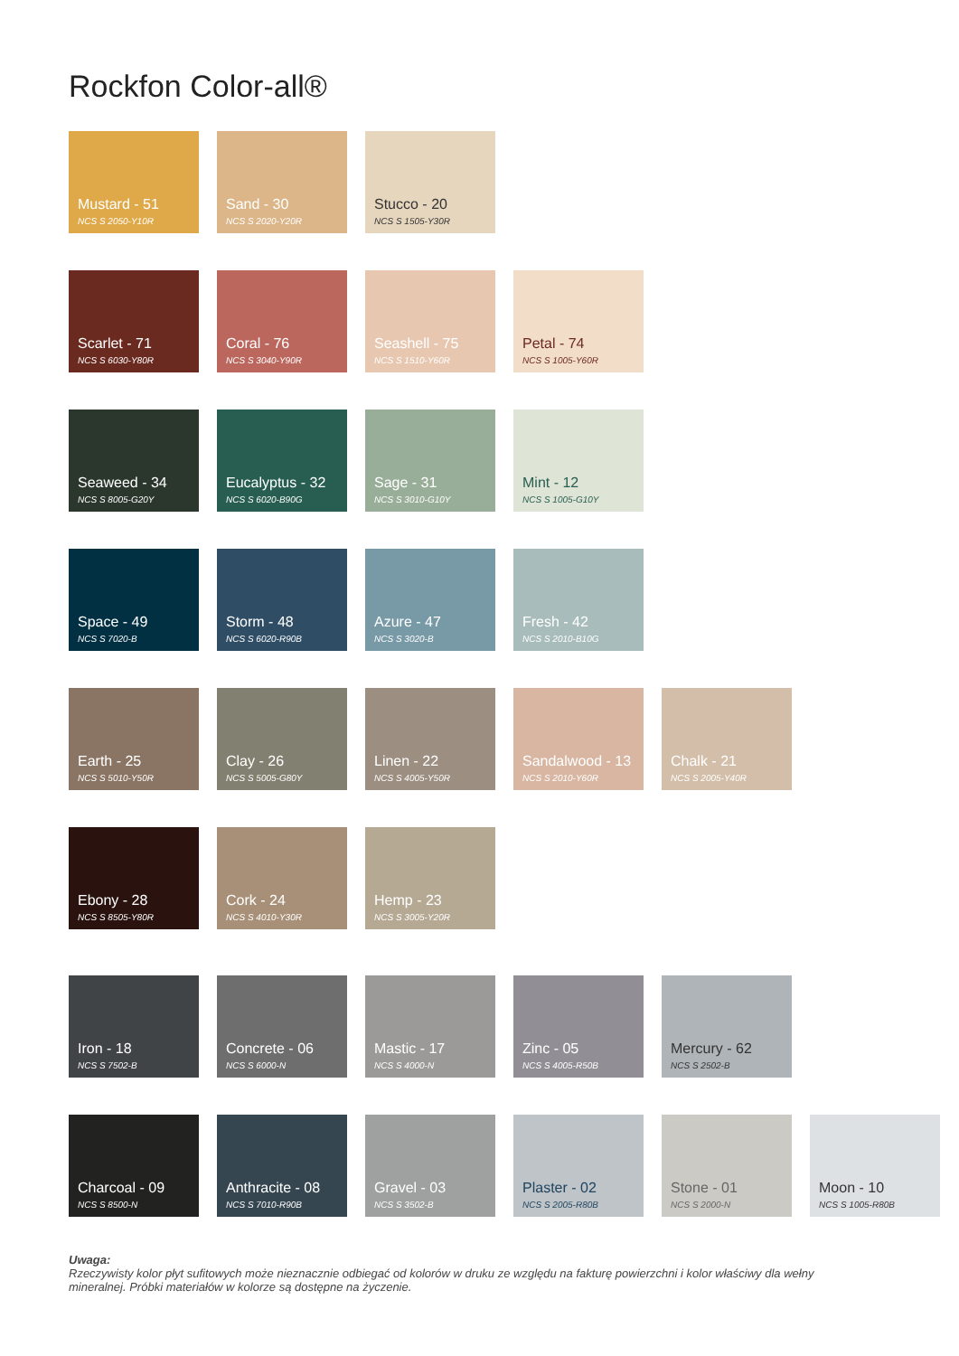Rockfon Color-all®
Mustard - 51
NCS S 2050-Y10R
Sand - 30
NCS S 2020-Y20R
Stucco - 20
NCS S 1505-Y30R
Scarlet - 71
NCS S 6030-Y80R
Coral - 76
NCS S 3040-Y90R
Seashell - 75
NCS S 1510-Y60R
Petal - 74
NCS S 1005-Y60R
Seaweed - 34
NCS S 8005-G20Y
Eucalyptus - 32
NCS S 6020-B90G
Sage - 31
NCS S 3010-G10Y
Mint - 12
NCS S 1005-G10Y
Space - 49
NCS S 7020-B
Storm - 48
NCS S 6020-R90B
Azure - 47
NCS S 3020-B
Fresh - 42
NCS S 2010-B10G
Earth - 25
NCS S 5010-Y50R
Clay - 26
NCS S 5005-G80Y
Linen - 22
NCS S 4005-Y50R
Sandalwood - 13
NCS S 2010-Y60R
Chalk - 21
NCS S 2005-Y40R
Ebony - 28
NCS S 8505-Y80R
Cork - 24
NCS S 4010-Y30R
Hemp - 23
NCS S 3005-Y20R
Iron - 18
NCS S 7502-B
Concrete - 06
NCS S 6000-N
Mastic - 17
NCS S 4000-N
Zinc - 05
NCS S 4005-R50B
Mercury - 62
NCS S 2502-B
Charcoal - 09
NCS S 8500-N
Anthracite - 08
NCS S 7010-R90B
Gravel - 03
NCS S 3502-B
Plaster - 02
NCS S 2005-R80B
Stone - 01
NCS S 2000-N
Moon - 10
NCS S 1005-R80B
Uwaga:
Rzeczywisty kolor płyt sufitowych może nieznacznie odbiegać od kolorów w druku ze względu na fakturę powierzchni i kolor właściwy dla wełny mineralnej. Próbki materiałów w kolorze są dostępne na życzenie.